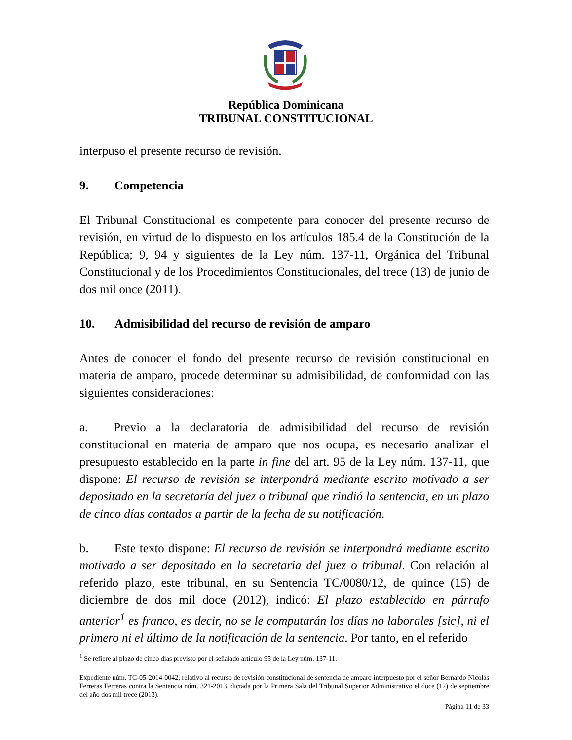República Dominicana
TRIBUNAL CONSTITUCIONAL
interpuso el presente recurso de revisión.
9. Competencia
El Tribunal Constitucional es competente para conocer del presente recurso de revisión, en virtud de lo dispuesto en los artículos 185.4 de la Constitución de la República; 9, 94 y siguientes de la Ley núm. 137-11, Orgánica del Tribunal Constitucional y de los Procedimientos Constitucionales, del trece (13) de junio de dos mil once (2011).
10. Admisibilidad del recurso de revisión de amparo
Antes de conocer el fondo del presente recurso de revisión constitucional en materia de amparo, procede determinar su admisibilidad, de conformidad con las siguientes consideraciones:
a. Previo a la declaratoria de admisibilidad del recurso de revisión constitucional en materia de amparo que nos ocupa, es necesario analizar el presupuesto establecido en la parte in fine del art. 95 de la Ley núm. 137-11, que dispone: El recurso de revisión se interpondrá mediante escrito motivado a ser depositado en la secretaría del juez o tribunal que rindió la sentencia, en un plazo de cinco días contados a partir de la fecha de su notificación.
b. Este texto dispone: El recurso de revisión se interpondrá mediante escrito motivado a ser depositado en la secretaria del juez o tribunal. Con relación al referido plazo, este tribunal, en su Sentencia TC/0080/12, de quince (15) de diciembre de dos mil doce (2012), indicó: El plazo establecido en párrafo anterior<sup>1</sup> es franco, es decir, no se le computarán los días no laborales [sic], ni el primero ni el último de la notificación de la sentencia. Por tanto, en el referido
<sup>1</sup> Se refiere al plazo de cinco días previsto por el señalado artículo 95 de la Ley núm. 137-11.
Expediente núm. TC-05-2014-0042, relativo al recurso de revisión constitucional de sentencia de amparo interpuesto por el señor Bernardo Nicolás Ferreras Ferreras contra la Sentencia núm. 321-2013, dictada por la Primera Sala del Tribunal Superior Administrativo el doce (12) de septiembre del año dos mil trece (2013).
Página 11 de 33